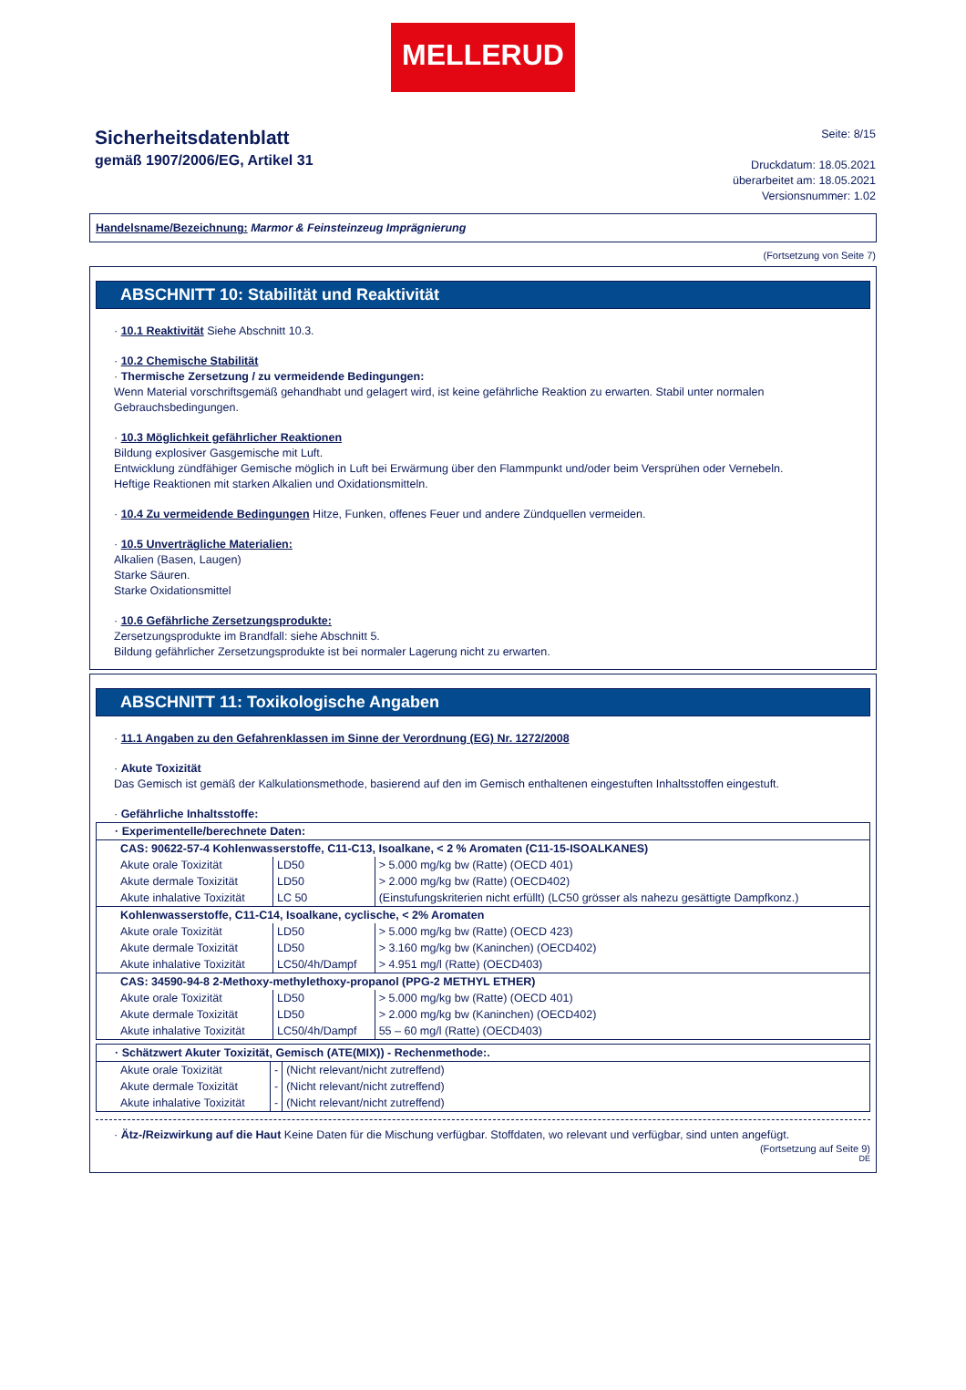MELLERUD
Sicherheitsdatenblatt
gemäß 1907/2006/EG, Artikel 31
Seite: 8/15
Druckdatum: 18.05.2021
überarbeitet am: 18.05.2021
Versionsnummer: 1.02
Handelsname/Bezeichnung: Marmor & Feinsteinzeug Imprägnierung
(Fortsetzung von Seite 7)
ABSCHNITT 10: Stabilität und Reaktivität
· 10.1 Reaktivität Siehe Abschnitt 10.3.
· 10.2 Chemische Stabilität
· Thermische Zersetzung / zu vermeidende Bedingungen:
Wenn Material vorschriftsgemäß gehandhabt und gelagert wird, ist keine gefährliche Reaktion zu erwarten. Stabil unter normalen Gebrauchsbedingungen.
· 10.3 Möglichkeit gefährlicher Reaktionen
Bildung explosiver Gasgemische mit Luft.
Entwicklung zündfähiger Gemische möglich in Luft bei Erwärmung über den Flammpunkt und/oder beim Versprühen oder Vernebeln.
Heftige Reaktionen mit starken Alkalien und Oxidationsmitteln.
· 10.4 Zu vermeidende Bedingungen Hitze, Funken, offenes Feuer und andere Zündquellen vermeiden.
· 10.5 Unverträgliche Materialien:
Alkalien (Basen, Laugen)
Starke Säuren.
Starke Oxidationsmittel
· 10.6 Gefährliche Zersetzungsprodukte:
Zersetzungsprodukte im Brandfall: siehe Abschnitt 5.
Bildung gefährlicher Zersetzungsprodukte ist bei normaler Lagerung nicht zu erwarten.
ABSCHNITT 11: Toxikologische Angaben
· 11.1 Angaben zu den Gefahrenklassen im Sinne der Verordnung (EG) Nr. 1272/2008
· Akute Toxizität
Das Gemisch ist gemäß der Kalkulationsmethode, basierend auf den im Gemisch enthaltenen eingestuften Inhaltsstoffen eingestuft.
· Gefährliche Inhaltsstoffe:
| · Experimentelle/berechnete Daten: | | |
| CAS: 90622-57-4 Kohlenwasserstoffe, C11-C13, Isoalkane, < 2 % Aromaten (C11-15-ISOALKANES) | | |
| Akute orale Toxizität | LD50 | > 5.000 mg/kg bw (Ratte) (OECD 401) |
| Akute dermale Toxizität | LD50 | > 2.000 mg/kg bw (Ratte) (OECD402) |
| Akute inhalative Toxizität | LC 50 | (Einstufungskriterien nicht erfüllt) (LC50 grösser als nahezu gesättigte Dampfkonz.) |
| Kohlenwasserstoffe, C11-C14, Isoalkane, cyclische, < 2% Aromaten | | |
| Akute orale Toxizität | LD50 | > 5.000 mg/kg bw (Ratte) (OECD 423) |
| Akute dermale Toxizität | LD50 | > 3.160 mg/kg bw (Kaninchen) (OECD402) |
| Akute inhalative Toxizität | LC50/4h/Dampf | > 4.951 mg/l (Ratte) (OECD403) |
| CAS: 34590-94-8 2-Methoxy-methylethoxy-propanol (PPG-2 METHYL ETHER) | | |
| Akute orale Toxizität | LD50 | > 5.000 mg/kg bw (Ratte) (OECD 401) |
| Akute dermale Toxizität | LD50 | > 2.000 mg/kg bw (Kaninchen) (OECD402) |
| Akute inhalative Toxizität | LC50/4h/Dampf | 55 – 60 mg/l (Ratte) (OECD403) |
| · Schätzwert Akuter Toxizität, Gemisch (ATE(MIX)) - Rechenmethode:. | | |
| Akute orale Toxizität | - | (Nicht relevant/nicht zutreffend) |
| Akute dermale Toxizität | - | (Nicht relevant/nicht zutreffend) |
| Akute inhalative Toxizität | - | (Nicht relevant/nicht zutreffend) |
· Ätz-/Reizwirkung auf die Haut Keine Daten für die Mischung verfügbar. Stoffdaten, wo relevant und verfügbar, sind unten angefügt.
(Fortsetzung auf Seite 9)
DE